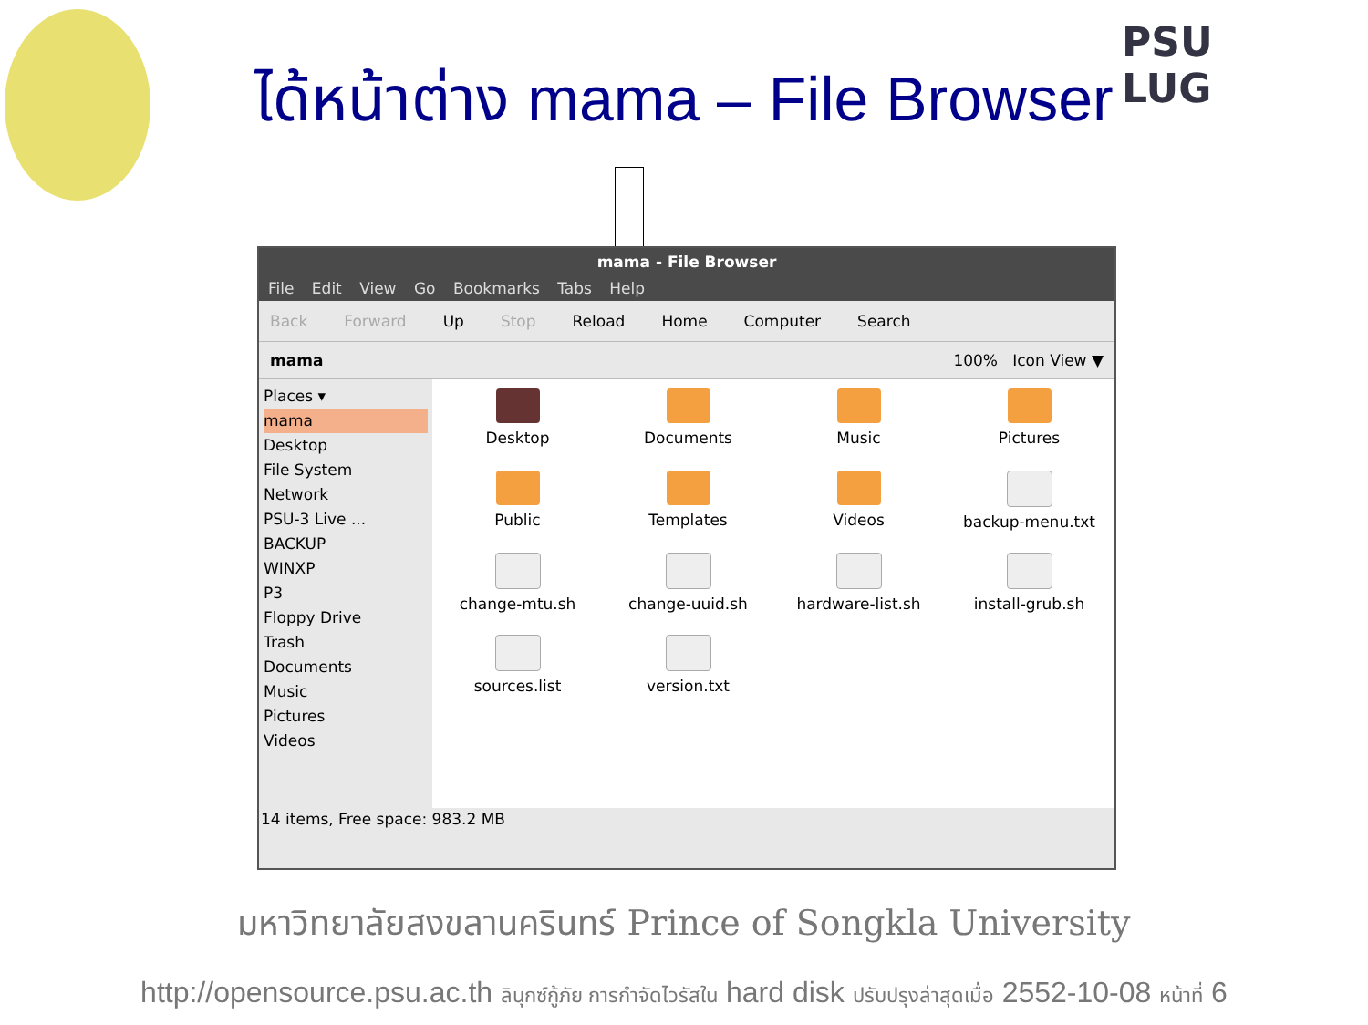PSU
LUG
ได้หน้าต่าง mama – File Browser
mama - File Browser
File Edit View Go Bookmarks Tabs Help
Back Forward Up Stop Reload Home Computer Search
mama 100% Icon View ▼
Places ▾
mama
Desktop
File System
Network
PSU-3 Live ...
BACKUP
WINXP
P3
Floppy Drive
Trash
Documents
Music
Pictures
Videos
Desktop
Documents
Music
Pictures
Public
Templates
Videos
backup-menu.txt
change-mtu.sh
change-uuid.sh
hardware-list.sh
install-grub.sh
sources.list
version.txt
14 items, Free space: 983.2 MB
มหาวิทยาลัยสงขลานครินทร์ Prince of Songkla University
http://opensource.psu.ac.th ลินุกซ์กู้ภัย การกำจัดไวรัสใน hard disk ปรับปรุงล่าสุดเมื่อ 2552-10-08 หน้าที่ 6